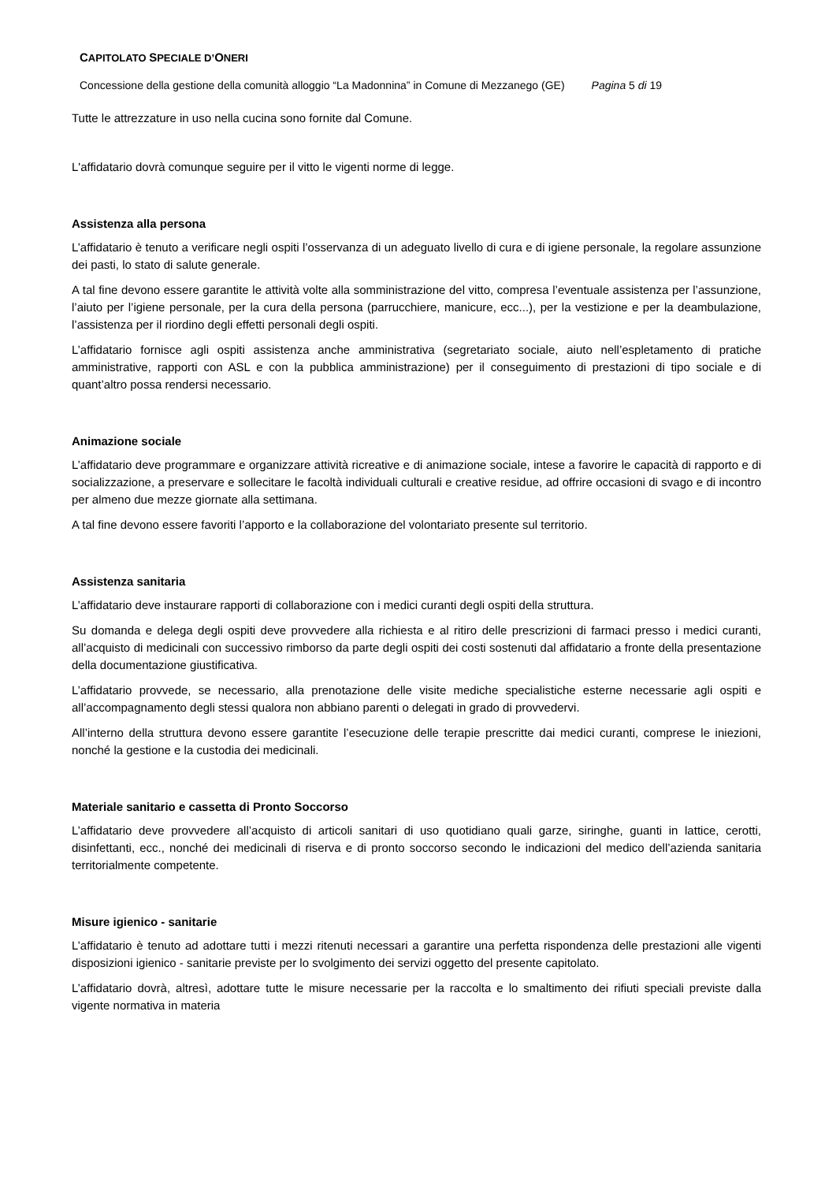CAPITOLATO SPECIALE D’ONERI
Concessione della gestione della comunità alloggio “La Madonnina” in Comune di Mezzanego (GE) Pagina 5 di 19
Tutte le attrezzature in uso nella cucina sono fornite dal Comune.
L'affidatario dovrà comunque seguire per il vitto le vigenti norme di legge.
Assistenza alla persona
L’affidatario è tenuto a verificare negli ospiti l’osservanza di un adeguato livello di cura e di igiene personale, la regolare assunzione dei pasti, lo stato di salute generale.
A tal fine devono essere garantite le attività volte alla somministrazione del vitto, compresa l’eventuale assistenza per l’assunzione, l’aiuto per l’igiene personale, per la cura della persona (parrucchiere, manicure, ecc...), per la vestizione e per la deambulazione, l’assistenza per il riordino degli effetti personali degli ospiti.
L’affidatario fornisce agli ospiti assistenza anche amministrativa (segretariato sociale, aiuto nell’espletamento di pratiche amministrative, rapporti con ASL e con la pubblica amministrazione) per il conseguimento di prestazioni di tipo sociale e di quant’altro possa rendersi necessario.
Animazione sociale
L’affidatario deve programmare e organizzare attività ricreative e di animazione sociale, intese a favorire le capacità di rapporto e di socializzazione, a preservare e sollecitare le facoltà individuali culturali e creative residue, ad offrire occasioni di svago e di incontro per almeno due mezze giornate alla settimana.
A tal fine devono essere favoriti l’apporto e la collaborazione del volontariato presente sul territorio.
Assistenza sanitaria
L’affidatario deve instaurare rapporti di collaborazione con i medici curanti degli ospiti della struttura.
Su domanda e delega degli ospiti deve provvedere alla richiesta e al ritiro delle prescrizioni di farmaci presso i medici curanti, all’acquisto di medicinali con successivo rimborso da parte degli ospiti dei costi sostenuti dal affidatario a fronte della presentazione della documentazione giustificativa.
L’affidatario provvede, se necessario, alla prenotazione delle visite mediche specialistiche esterne necessarie agli ospiti e all’accompagnamento degli stessi qualora non abbiano parenti o delegati in grado di provvedervi.
All’interno della struttura devono essere garantite l’esecuzione delle terapie prescritte dai medici curanti, comprese le iniezioni, nonché la gestione e la custodia dei medicinali.
Materiale sanitario e cassetta di Pronto Soccorso
L’affidatario deve provvedere all’acquisto di articoli sanitari di uso quotidiano quali garze, siringhe, guanti in lattice, cerotti, disinfettanti, ecc., nonché dei medicinali di riserva e di pronto soccorso secondo le indicazioni del medico dell’azienda sanitaria territorialmente competente.
Misure igienico - sanitarie
L’affidatario è tenuto ad adottare tutti i mezzi ritenuti necessari a garantire una perfetta rispondenza delle prestazioni alle vigenti disposizioni igienico - sanitarie previste per lo svolgimento dei servizi oggetto del presente capitolato.
L’affidatario dovrà, altresì, adottare tutte le misure necessarie per la raccolta e lo smaltimento dei rifiuti speciali previste dalla vigente normativa in materia